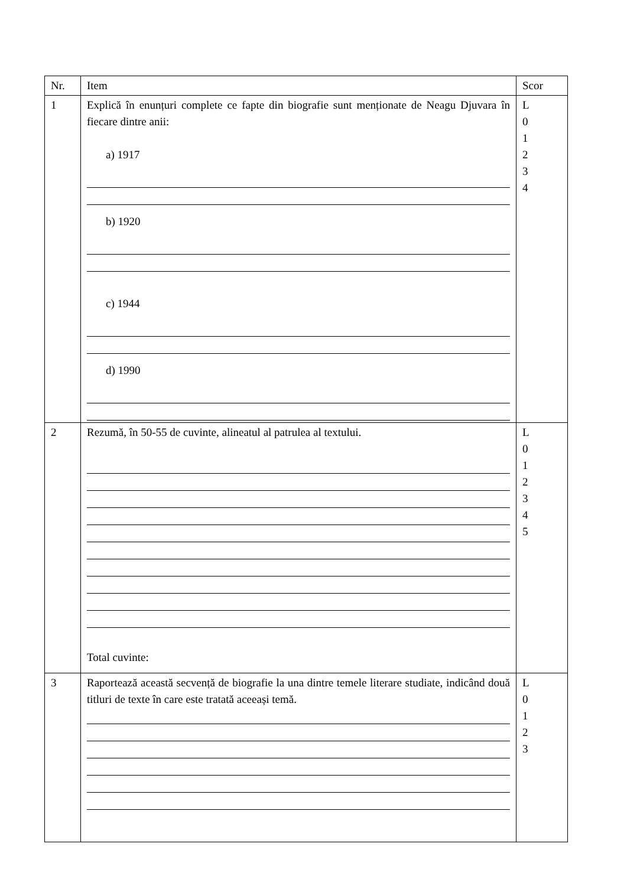| Nr. | Item | Scor |
| --- | --- | --- |
| 1 | Explică în enunțuri complete ce fapte din biografie sunt menționate de Neagu Djuvara în fiecare dintre anii: a) 1917 b) 1920 c) 1944 d) 1990 | L 0 1 2 3 4 |
| 2 | Rezumă, în 50-55 de cuvinte, alineatul al patrulea al textului. Total cuvinte: | L 0 1 2 3 4 5 |
| 3 | Raportează această secvență de biografie la una dintre temele literare studiate, indicând două titluri de texte în care este tratată aceeași temă. | L 0 1 2 3 |